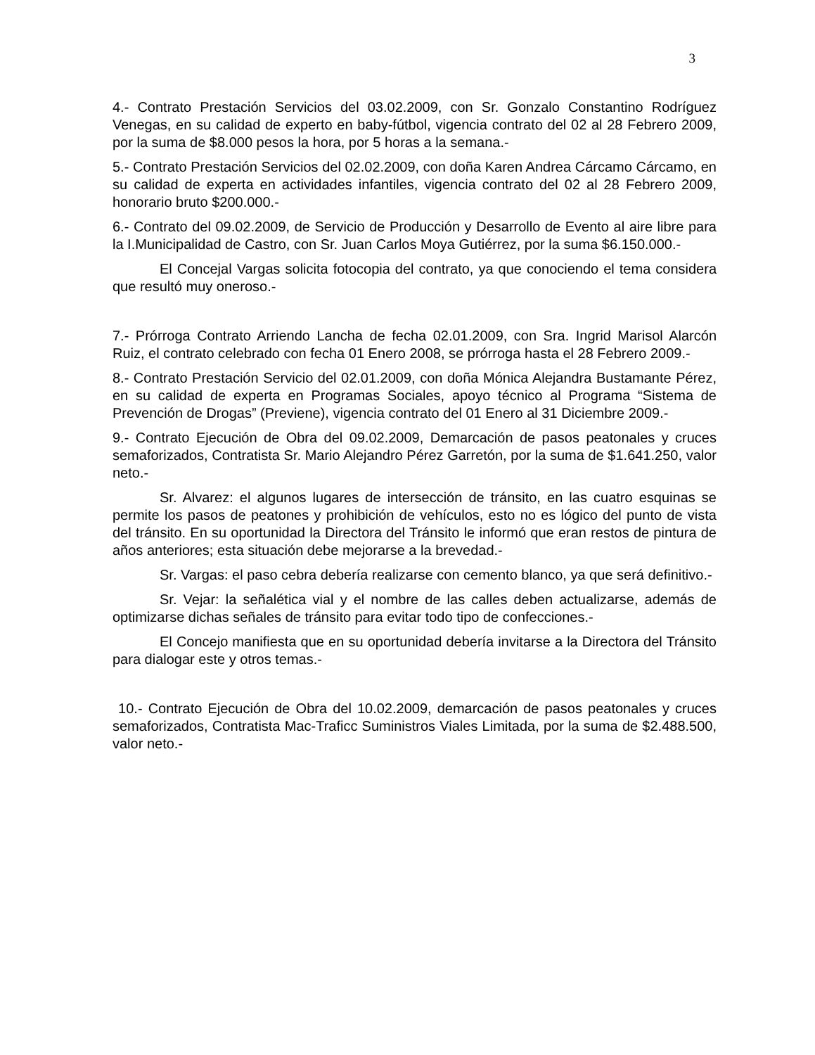3
4.- Contrato Prestación Servicios del 03.02.2009, con Sr. Gonzalo Constantino Rodríguez Venegas, en su calidad de experto en baby-fútbol, vigencia contrato del 02 al 28 Febrero 2009, por la suma de $8.000 pesos la hora, por 5 horas a la semana.-
5.- Contrato Prestación Servicios del 02.02.2009, con doña Karen Andrea Cárcamo Cárcamo, en su calidad de experta en actividades infantiles, vigencia contrato del 02 al 28 Febrero 2009, honorario bruto $200.000.-
6.- Contrato del 09.02.2009, de Servicio de Producción y Desarrollo de Evento al aire libre para la I.Municipalidad de Castro, con Sr. Juan Carlos Moya Gutiérrez, por la suma $6.150.000.-
El Concejal Vargas solicita fotocopia del contrato, ya que conociendo el tema considera que resultó muy oneroso.-
7.- Prórroga Contrato Arriendo Lancha de fecha 02.01.2009, con Sra. Ingrid Marisol Alarcón Ruiz, el contrato celebrado con fecha 01 Enero 2008, se prórroga hasta el 28 Febrero 2009.-
8.- Contrato Prestación Servicio del 02.01.2009, con doña Mónica Alejandra Bustamante Pérez, en su calidad de experta en Programas Sociales, apoyo técnico al Programa “Sistema de Prevención de Drogas” (Previene), vigencia contrato del 01 Enero al 31 Diciembre 2009.-
9.- Contrato Ejecución de Obra del 09.02.2009, Demarcación de pasos peatonales y cruces semaforizados, Contratista Sr. Mario Alejandro Pérez Garretón, por la suma de $1.641.250, valor neto.-
Sr. Alvarez: el algunos lugares de intersección de tránsito, en las cuatro esquinas se permite los pasos de peatones y prohibición de vehículos, esto no es lógico del punto de vista del tránsito. En su oportunidad la Directora del Tránsito le informó que eran restos de pintura de años anteriores; esta situación debe mejorarse a la brevedad.-
Sr. Vargas: el paso cebra debería realizarse con cemento blanco, ya que será definitivo.-
Sr. Vejar: la señalética vial y el nombre de las calles deben actualizarse, además de optimizarse dichas señales de tránsito para evitar todo tipo de confecciones.-
El Concejo manifiesta que en su oportunidad debería invitarse a la Directora del Tránsito para dialogar este y otros temas.-
10.- Contrato Ejecución de Obra del 10.02.2009, demarcación de pasos peatonales y cruces semaforizados, Contratista Mac-Traficc Suministros Viales Limitada, por la suma de $2.488.500, valor neto.-